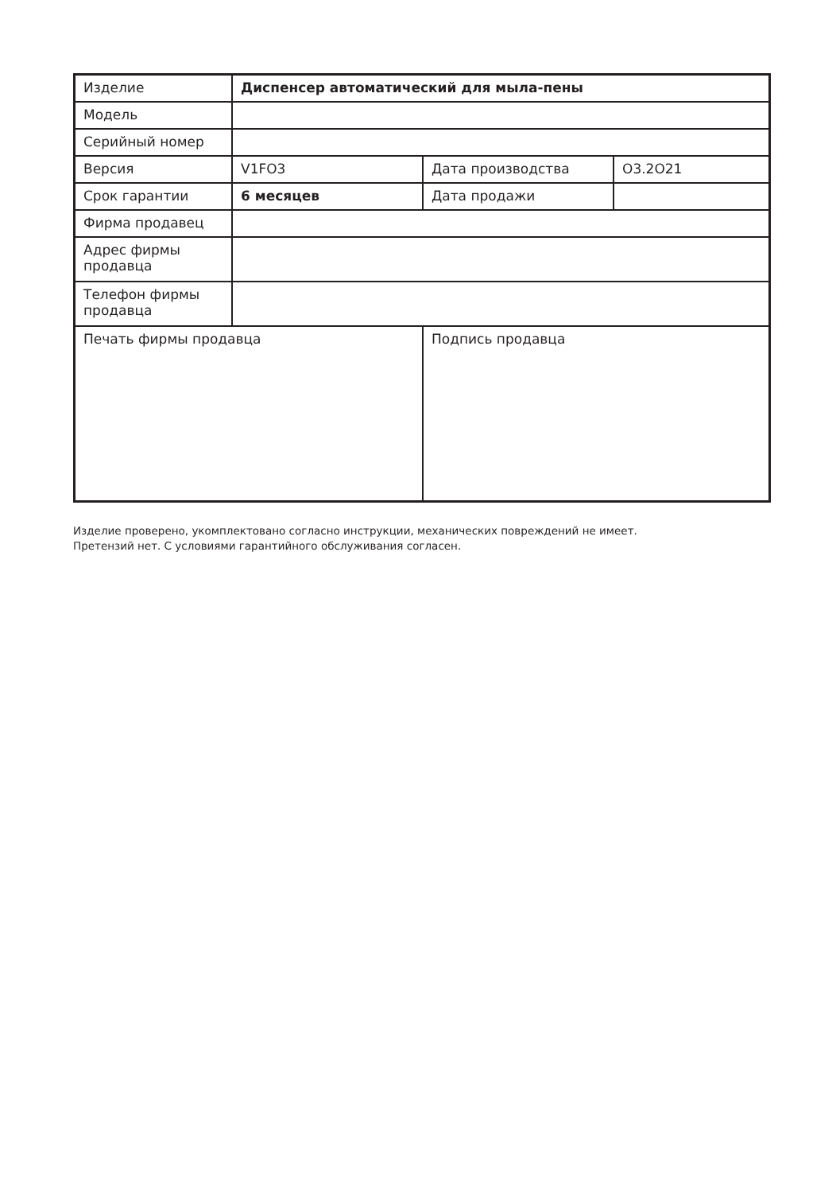| Изделие | Диспенсер автоматический для мыла-пены | | |
| Модель | | | |
| Серийный номер | | | |
| Версия | V1FO3 | Дата производства | O3.2O21 |
| Срок гарантии | 6 месяцев | Дата продажи | |
| Фирма продавец | | | |
| Адрес фирмы продавца | | | |
| Телефон фирмы продавца | | | |
| Печать фирмы продавца | | Подпись продавца | |
Изделие проверено, укомплектовано согласно инструкции, механических повреждений не имеет.
Претензий нет. С условиями гарантийного обслуживания согласен.